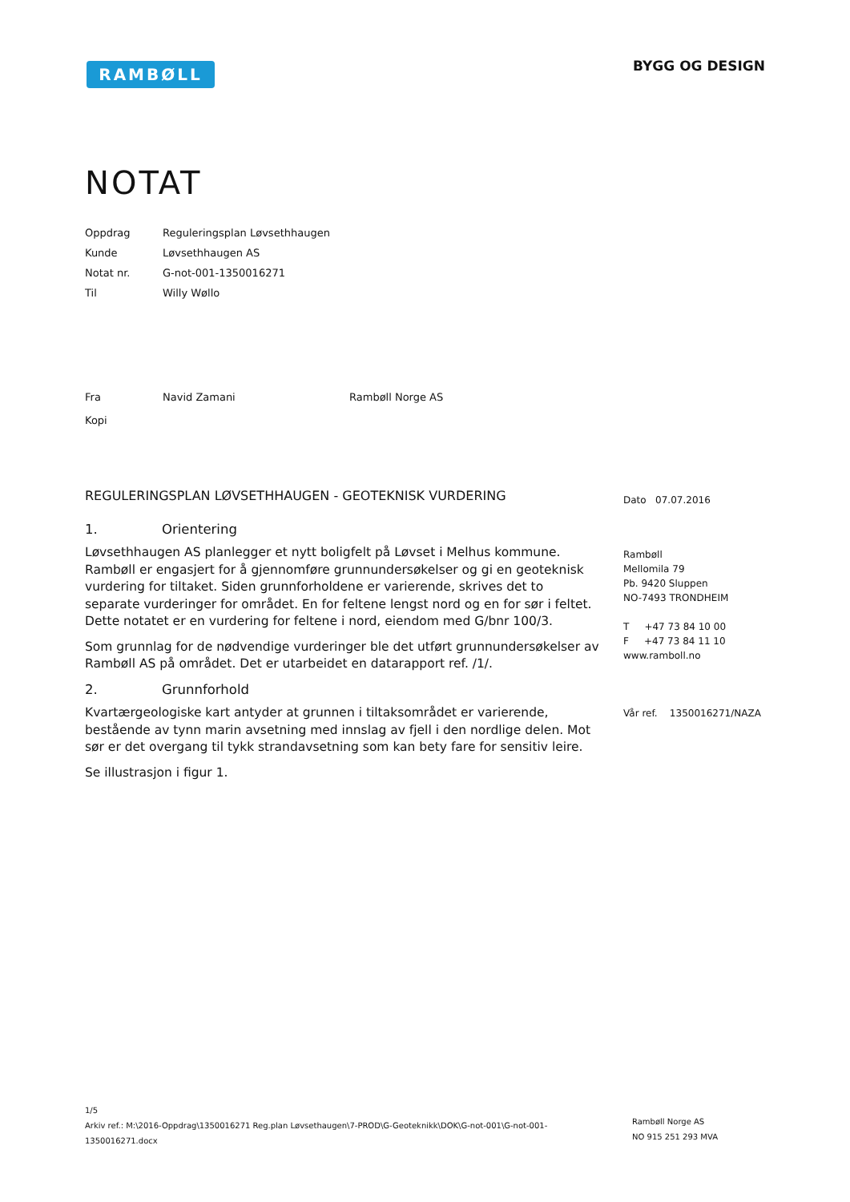RAMBØLL BYGG OG DESIGN
NOTAT
| Oppdrag | Reguleringsplan Løvsethhaugen |
| Kunde | Løvsethhaugen AS |
| Notat nr. | G-not-001-1350016271 |
| Til | Willy Wøllo |
| Fra | Navid Zamani | Rambøll Norge AS |
| Kopi | | |
REGULERINGSPLAN LØVSETHHAUGEN - GEOTEKNISK VURDERING
1. Orientering
Løvsethhaugen AS planlegger et nytt boligfelt på Løvset i Melhus kommune. Rambøll er engasjert for å gjennomføre grunnundersøkelser og gi en geoteknisk vurdering for tiltaket. Siden grunnforholdene er varierende, skrives det to separate vurderinger for området. En for feltene lengst nord og en for sør i feltet. Dette notatet er en vurdering for feltene i nord, eiendom med G/bnr 100/3.
Som grunnlag for de nødvendige vurderinger ble det utført grunnundersøkelser av Rambøll AS på området. Det er utarbeidet en datarapport ref. /1/.
2. Grunnforhold
Kvartærgeologiske kart antyder at grunnen i tiltaksområdet er varierende, bestående av tynn marin avsetning med innslag av fjell i den nordlige delen. Mot sør er det overgang til tykk strandavsetning som kan bety fare for sensitiv leire.
Se illustrasjon i figur 1.
Dato 07.07.2016
Rambøll
Mellomila 79
Pb. 9420 Sluppen
NO-7493 TRONDHEIM
T +47 73 84 10 00
F +47 73 84 11 10
www.ramboll.no
Vår ref. 1350016271/NAZA
1/5
Arkiv ref.: M:\2016-Oppdrag\1350016271 Reg.plan Løvsethaugen\7-PROD\G-Geoteknikk\DOK\G-not-001\G-not-001-1350016271.docx
Rambøll Norge AS
NO 915 251 293 MVA